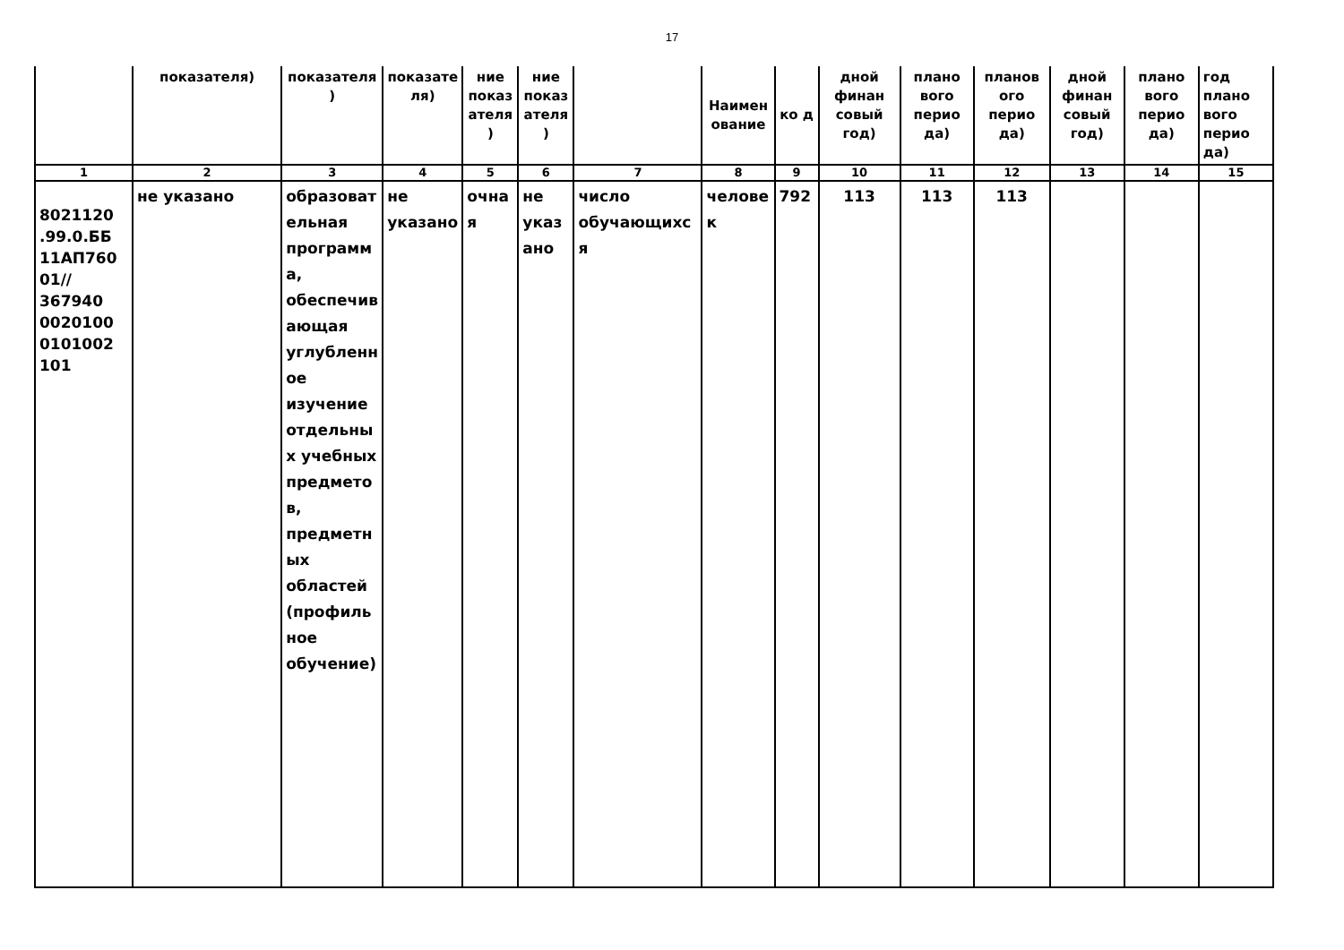17
| | показателя) | показателя ) | показате ля) | ние показ ателя) | ние показ ателя) | | Наименование | ко д | дной финан совый год) | плано вого перио да) | планов ого перио да) | дной финан совый год) | плано вого перио да) | год плано вого перио да) |
| 1 | 2 | 3 | 4 | 5 | 6 | 7 | 8 | 9 | 10 | 11 | 12 | 13 | 14 | 15 |
| 8021120 .99.0.ББ 11АП760 01// 367940 0020100 0101002 101 | не указано | образовательная программа, обеспечивающая углубленное изучение отдельных учебных предметов, предметных областей (профильное обучение) | не указано | очная | не указано | число обучающихся | человек | 792 | 113 | 113 | 113 | | | |